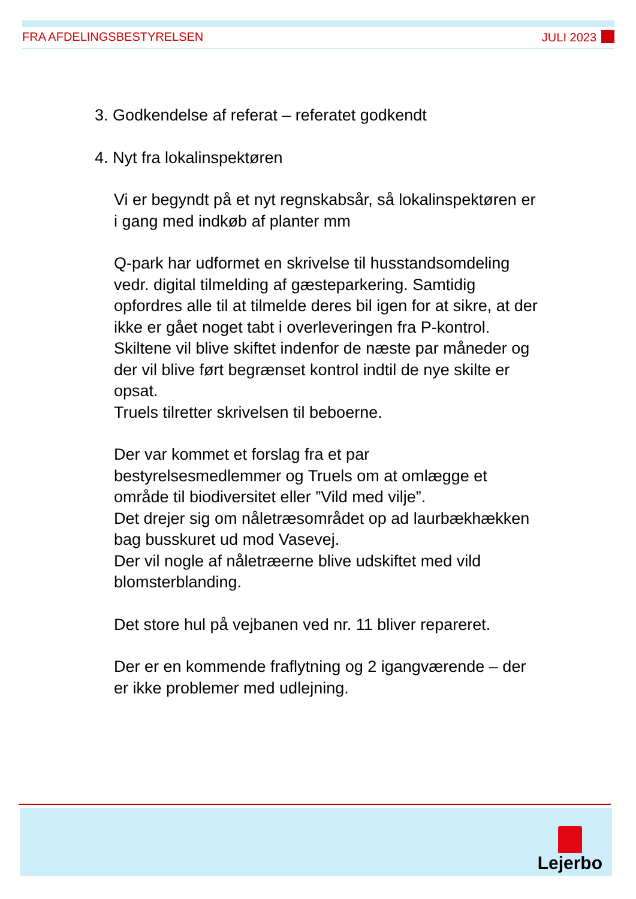FRA AFDELINGSBESTYRELSEN JULI 2023
3. Godkendelse af referat – referatet godkendt
4. Nyt fra lokalinspektøren
Vi er begyndt på et nyt regnskabsår, så lokalinspektøren er i gang med indkøb af planter mm
Q-park har udformet en skrivelse til husstandsomdeling vedr. digital tilmelding af gæsteparkering. Samtidig opfordres alle til at tilmelde deres bil igen for at sikre, at der ikke er gået noget tabt i overleveringen fra P-kontrol.
Skiltene vil blive skiftet indenfor de næste par måneder og der vil blive ført begrænset kontrol indtil de nye skilte er opsat.
Truels tilretter skrivelsen til beboerne.
Der var kommet et forslag fra et par bestyrelsesmedlemmer og Truels om at omlægge et område til biodiversitet eller ”Vild med vilje”.
Det drejer sig om nåletræsområdet op ad laurbækhækken bag busskuret ud mod Vasevej.
Der vil nogle af nåletræerne blive udskiftet med vild blomsterblanding.
Det store hul på vejbanen ved nr. 11 bliver repareret.
Der er en kommende fraflytning og 2 igangværende – der er ikke problemer med udlejning.
Lejerbo